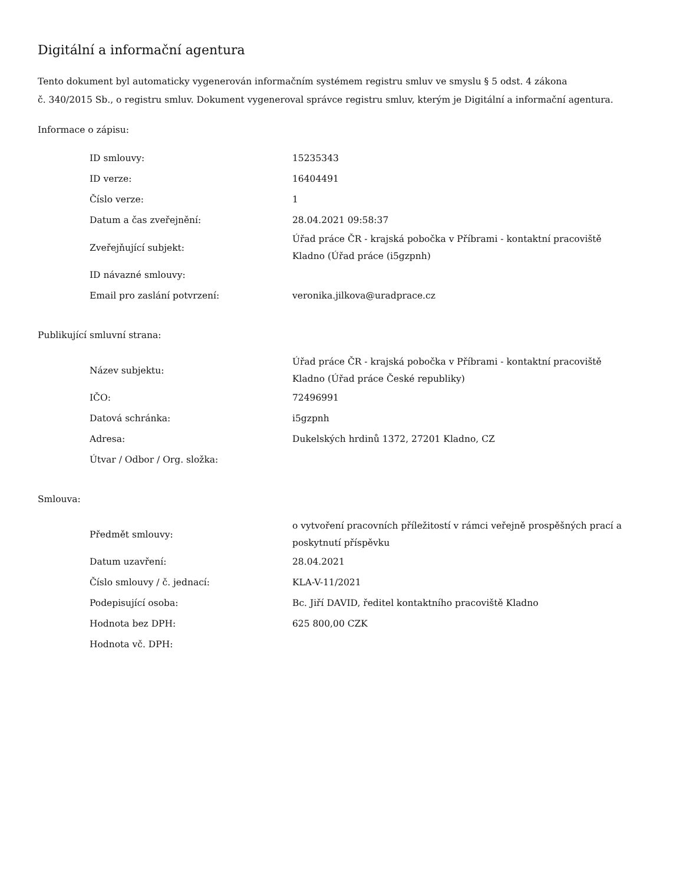Digitální a informační agentura
Tento dokument byl automaticky vygenerován informačním systémem registru smluv ve smyslu § 5 odst. 4 zákona
č. 340/2015 Sb., o registru smluv. Dokument vygeneroval správce registru smluv, kterým je Digitální a informační agentura.
Informace o zápisu:
| ID smlouvy: | 15235343 |
| ID verze: | 16404491 |
| Číslo verze: | 1 |
| Datum a čas zveřejnění: | 28.04.2021 09:58:37 |
| Zveřejňující subjekt: | Úřad práce ČR - krajská pobočka v Příbrami - kontaktní pracoviště Kladno (Úřad práce (i5gzpnh) |
| ID návazné smlouvy: | |
| Email pro zaslání potvrzení: | veronika.jilkova@uradprace.cz |
Publikující smluvní strana:
| Název subjektu: | Úřad práce ČR - krajská pobočka v Příbrami - kontaktní pracoviště Kladno (Úřad práce České republiky) |
| IČO: | 72496991 |
| Datová schránka: | i5gzpnh |
| Adresa: | Dukelských hrdinů 1372, 27201 Kladno, CZ |
| Útvar / Odbor / Org. složka: | |
Smlouva:
| Předmět smlouvy: | o vytvoření pracovních příležitostí v rámci veřejně prospěšných prací a poskytnutí příspěvku |
| Datum uzavření: | 28.04.2021 |
| Číslo smlouvy / č. jednací: | KLA-V-11/2021 |
| Podepisující osoba: | Bc. Jiří DAVID, ředitel kontaktního pracoviště Kladno |
| Hodnota bez DPH: | 625 800,00 CZK |
| Hodnota vč. DPH: | |